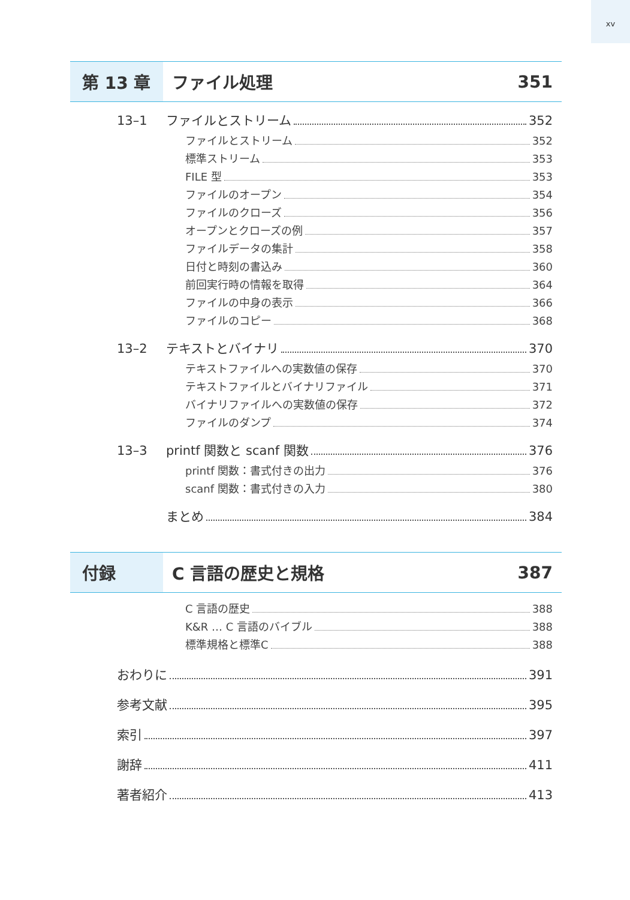xv
第 13 章
ファイル処理 351
13–1 ファイルとストリーム 352
ファイルとストリーム 352
標準ストリーム 353
FILE 型 353
ファイルのオープン 354
ファイルのクローズ 356
オープンとクローズの例 357
ファイルデータの集計 358
日付と時刻の書込み 360
前回実行時の情報を取得 364
ファイルの中身の表示 366
ファイルのコピー 368
13–2 テキストとバイナリ 370
テキストファイルへの実数値の保存 370
テキストファイルとバイナリファイル 371
バイナリファイルへの実数値の保存 372
ファイルのダンプ 374
13–3 printf 関数と scanf 関数 376
printf 関数：書式付きの出力 376
scanf 関数：書式付きの入力 380
まとめ 384
付録
C 言語の歴史と規格 387
C 言語の歴史 388
K&R … C 言語のバイブル 388
標準規格と標準C 388
おわりに 391
参考文献 395
索引 397
謝辞 411
著者紹介 413